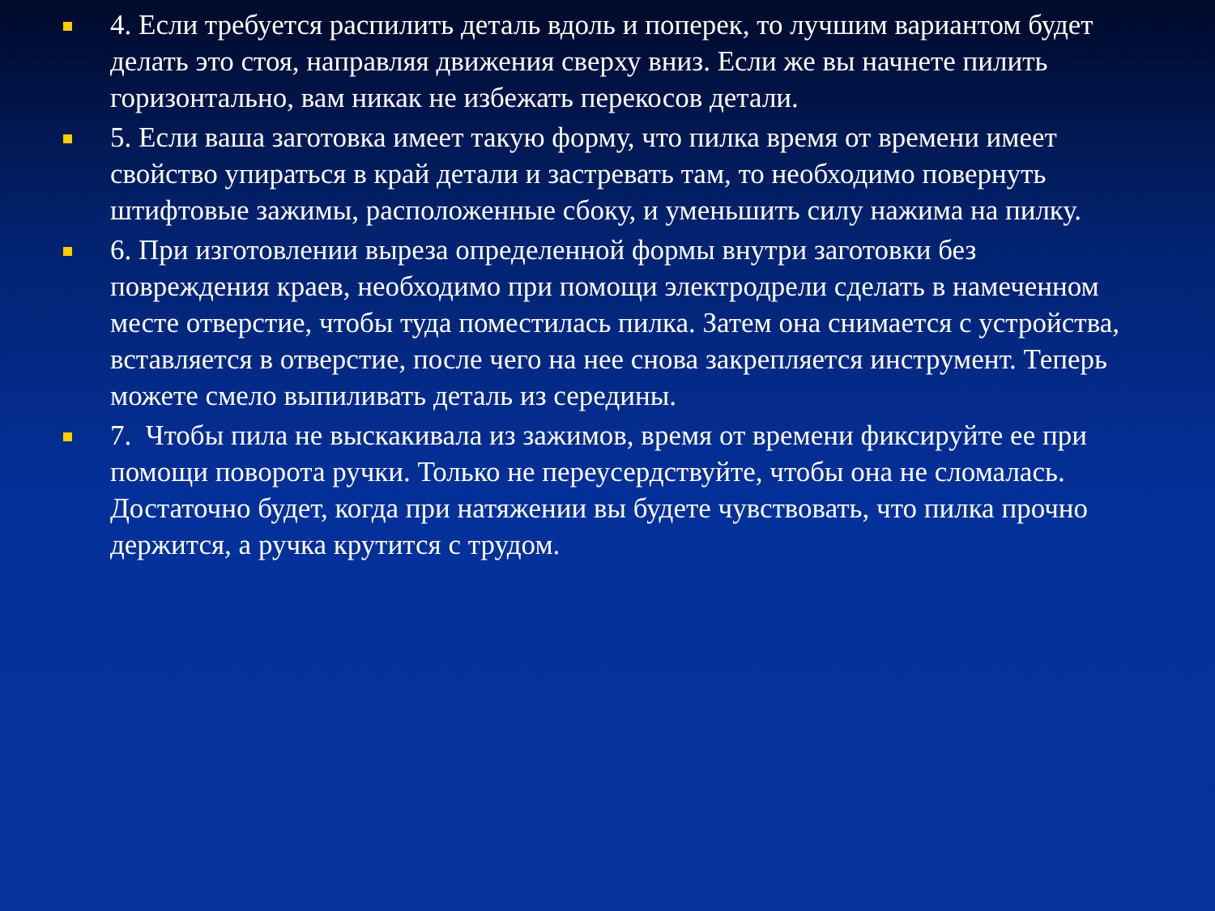4. Если требуется распилить деталь вдоль и поперек, то лучшим вариантом будет делать это стоя, направляя движения сверху вниз. Если же вы начнете пилить горизонтально, вам никак не избежать перекосов детали.
5. Если ваша заготовка имеет такую форму, что пилка время от времени имеет свойство упираться в край детали и застревать там, то необходимо повернуть штифтовые зажимы, расположенные сбоку, и уменьшить силу нажима на пилку.
6. При изготовлении выреза определенной формы внутри заготовки без повреждения краев, необходимо при помощи электродрели сделать в намеченном месте отверстие, чтобы туда поместилась пилка. Затем она снимается с устройства, вставляется в отверстие, после чего на нее снова закрепляется инструмент. Теперь можете смело выпиливать деталь из середины.
7. Чтобы пила не выскакивала из зажимов, время от времени фиксируйте ее при помощи поворота ручки. Только не переусердствуйте, чтобы она не сломалась. Достаточно будет, когда при натяжении вы будете чувствовать, что пилка прочно держится, а ручка крутится с трудом.